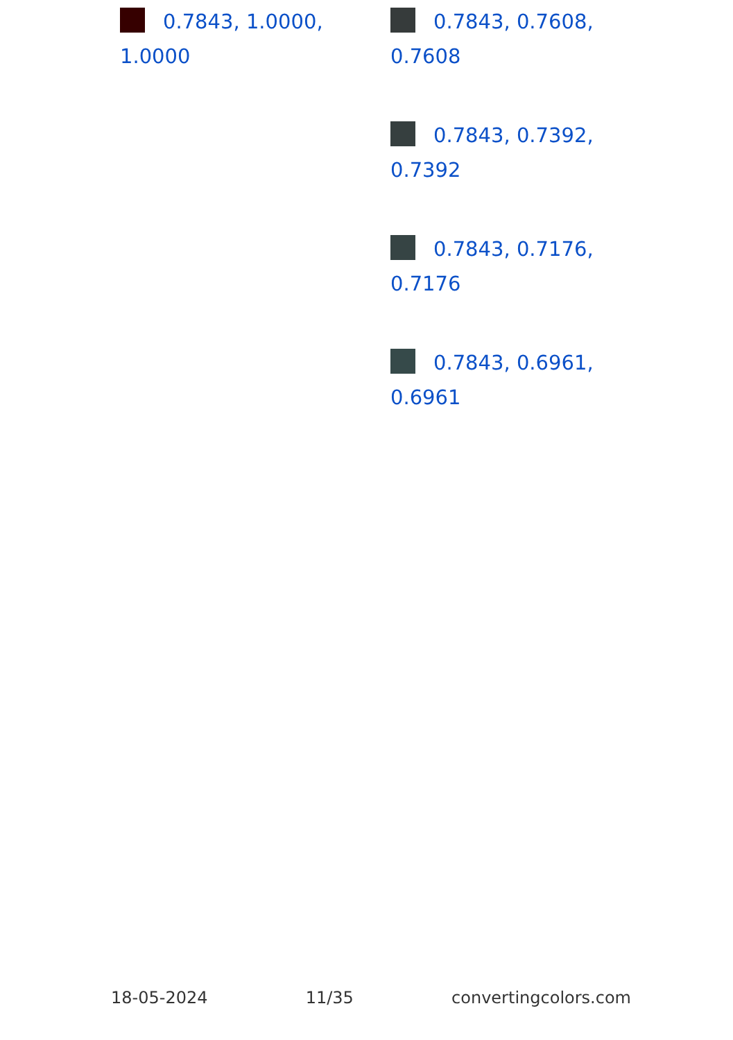0.7843, 1.0000, 1.0000 0.7843, 0.7608, 0.7608
0.7843, 0.7392, 0.7392
0.7843, 0.7176, 0.7176
0.7843, 0.6961, 0.6961
18-05-2024 11/35 convertingcolors.com